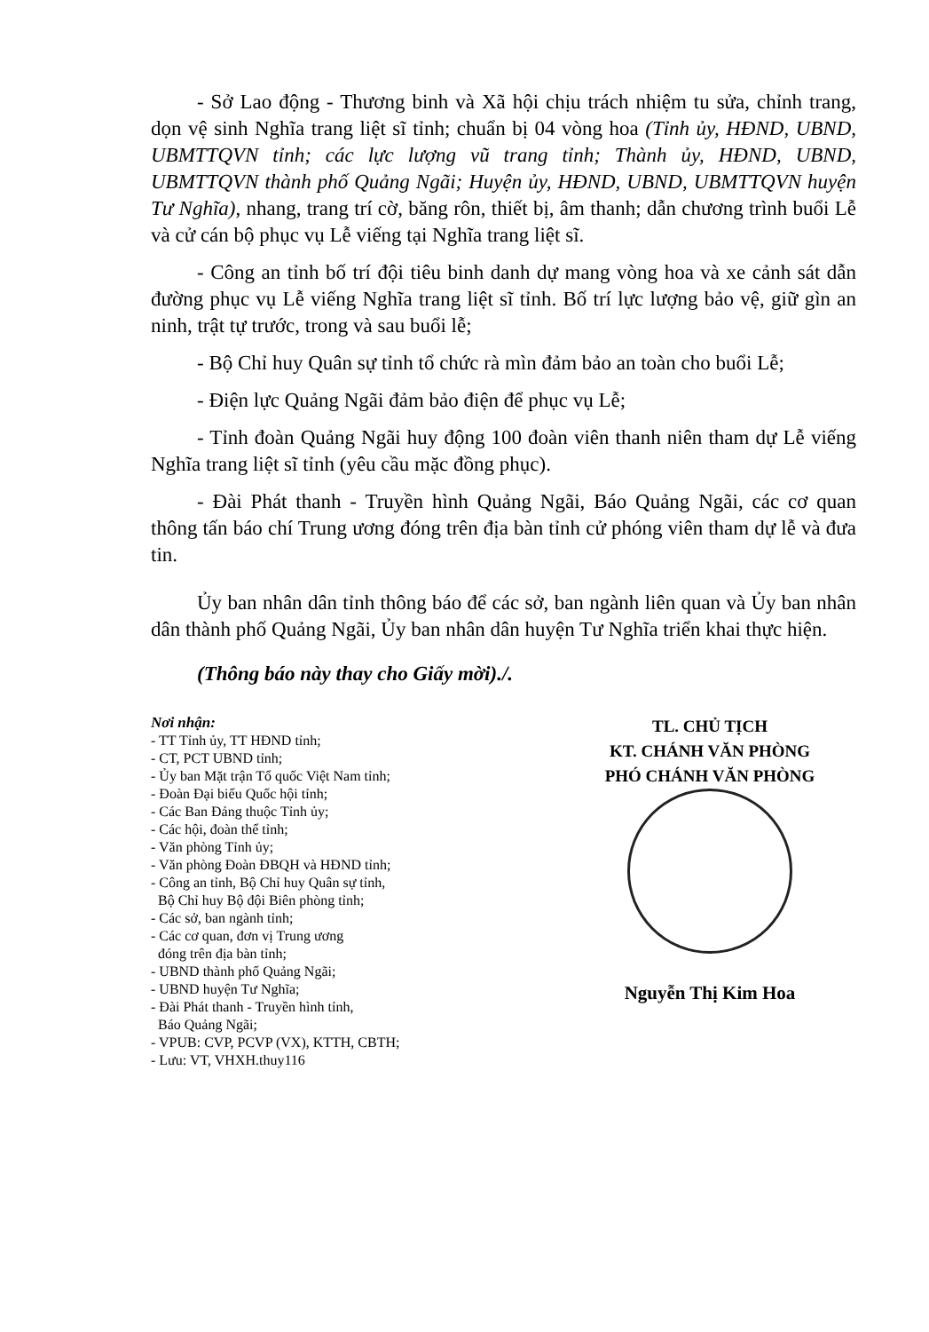- Sở Lao động - Thương binh và Xã hội chịu trách nhiệm tu sửa, chỉnh trang, dọn vệ sinh Nghĩa trang liệt sĩ tỉnh; chuẩn bị 04 vòng hoa (Tỉnh ủy, HĐND, UBND, UBMTTQVN tỉnh; các lực lượng vũ trang tỉnh; Thành ủy, HĐND, UBND, UBMTTQVN thành phố Quảng Ngãi; Huyện ủy, HĐND, UBND, UBMTTQVN huyện Tư Nghĩa), nhang, trang trí cờ, băng rôn, thiết bị, âm thanh; dẫn chương trình buổi Lễ và cử cán bộ phục vụ Lễ viếng tại Nghĩa trang liệt sĩ.
- Công an tỉnh bố trí đội tiêu binh danh dự mang vòng hoa và xe cảnh sát dẫn đường phục vụ Lễ viếng Nghĩa trang liệt sĩ tỉnh. Bố trí lực lượng bảo vệ, giữ gìn an ninh, trật tự trước, trong và sau buổi lễ;
- Bộ Chỉ huy Quân sự tỉnh tổ chức rà mìn đảm bảo an toàn cho buổi Lễ;
- Điện lực Quảng Ngãi đảm bảo điện để phục vụ Lễ;
- Tỉnh đoàn Quảng Ngãi huy động 100 đoàn viên thanh niên tham dự Lễ viếng Nghĩa trang liệt sĩ tỉnh (yêu cầu mặc đồng phục).
- Đài Phát thanh - Truyền hình Quảng Ngãi, Báo Quảng Ngãi, các cơ quan thông tấn báo chí Trung ương đóng trên địa bàn tỉnh cử phóng viên tham dự lễ và đưa tin.
Ủy ban nhân dân tỉnh thông báo để các sở, ban ngành liên quan và Ủy ban nhân dân thành phố Quảng Ngãi, Ủy ban nhân dân huyện Tư Nghĩa triển khai thực hiện.
(Thông báo này thay cho Giấy mời)./.
Nơi nhận:
- TT Tỉnh ủy, TT HĐND tỉnh;
- CT, PCT UBND tỉnh;
- Ủy ban Mặt trận Tổ quốc Việt Nam tỉnh;
- Đoàn Đại biểu Quốc hội tỉnh;
- Các Ban Đảng thuộc Tỉnh ủy;
- Các hội, đoàn thể tỉnh;
- Văn phòng Tỉnh ủy;
- Văn phòng Đoàn ĐBQH và HĐND tỉnh;
- Công an tỉnh, Bộ Chỉ huy Quân sự tỉnh,
Bộ Chỉ huy Bộ đội Biên phòng tỉnh;
- Các sở, ban ngành tỉnh;
- Các cơ quan, đơn vị Trung ương
đóng trên địa bàn tỉnh;
- UBND thành phố Quảng Ngãi;
- UBND huyện Tư Nghĩa;
- Đài Phát thanh - Truyền hình tỉnh,
Báo Quảng Ngãi;
- VPUB: CVP, PCVP (VX), KTTH, CBTH;
- Lưu: VT, VHXH.thuy116
TL. CHỦ TỊCH
KT. CHÁNH VĂN PHÒNG
PHÓ CHÁNH VĂN PHÒNG
Nguyễn Thị Kim Hoa